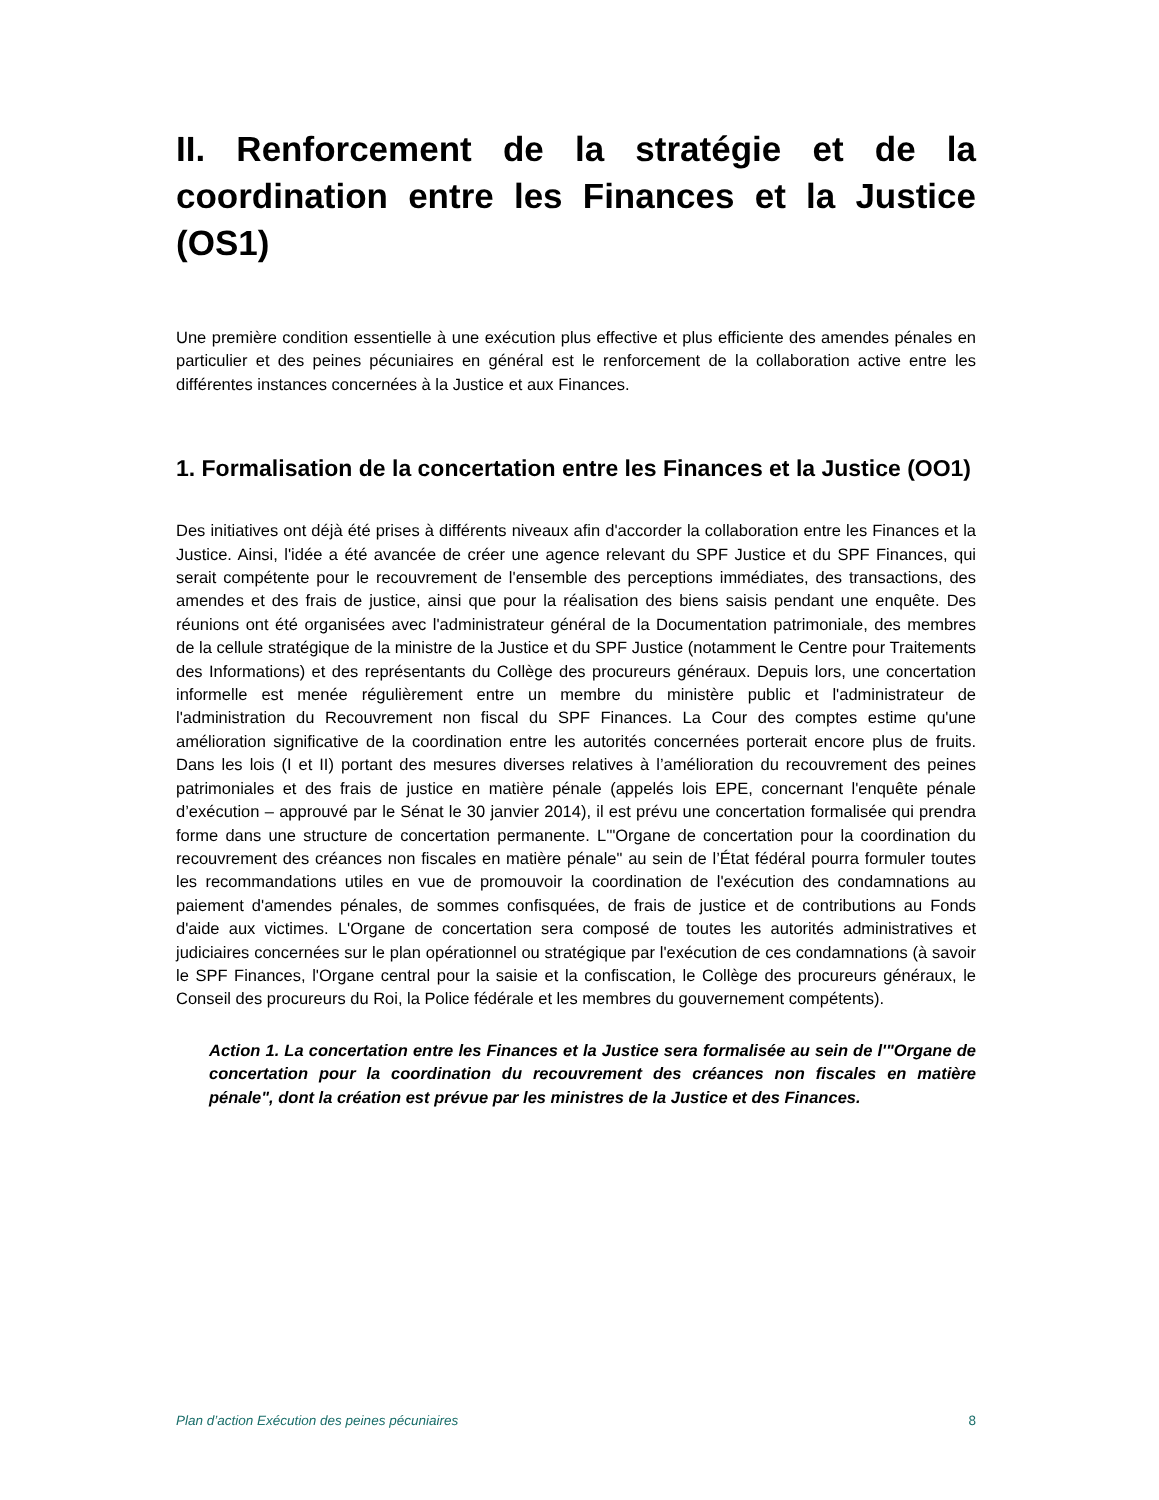II. Renforcement de la stratégie et de la coordination entre les Finances et la Justice (OS1)
Une première condition essentielle à une exécution plus effective et plus efficiente des amendes pénales en particulier et des peines pécuniaires en général est le renforcement de la collaboration active entre les différentes instances concernées à la Justice et aux Finances.
1. Formalisation de la concertation entre les Finances et la Justice (OO1)
Des initiatives ont déjà été prises à différents niveaux afin d'accorder la collaboration entre les Finances et la Justice. Ainsi, l'idée a été avancée de créer une agence relevant du SPF Justice et du SPF Finances, qui serait compétente pour le recouvrement de l'ensemble des perceptions immédiates, des transactions, des amendes et des frais de justice, ainsi que pour la réalisation des biens saisis pendant une enquête. Des réunions ont été organisées avec l'administrateur général de la Documentation patrimoniale, des membres de la cellule stratégique de la ministre de la Justice et du SPF Justice (notamment le Centre pour Traitements des Informations) et des représentants du Collège des procureurs généraux. Depuis lors, une concertation informelle est menée régulièrement entre un membre du ministère public et l'administrateur de l'administration du Recouvrement non fiscal du SPF Finances. La Cour des comptes estime qu'une amélioration significative de la coordination entre les autorités concernées porterait encore plus de fruits. Dans les lois (I et II) portant des mesures diverses relatives à l’amélioration du recouvrement des peines patrimoniales et des frais de justice en matière pénale (appelés lois EPE, concernant l'enquête pénale d’exécution – approuvé par le Sénat le 30 janvier 2014), il est prévu une concertation formalisée qui prendra forme dans une structure de concertation permanente. L'"Organe de concertation pour la coordination du recouvrement des créances non fiscales en matière pénale" au sein de l’État fédéral pourra formuler toutes les recommandations utiles en vue de promouvoir la coordination de l'exécution des condamnations au paiement d'amendes pénales, de sommes confisquées, de frais de justice et de contributions au Fonds d'aide aux victimes. L'Organe de concertation sera composé de toutes les autorités administratives et judiciaires concernées sur le plan opérationnel ou stratégique par l'exécution de ces condamnations (à savoir le SPF Finances, l'Organe central pour la saisie et la confiscation, le Collège des procureurs généraux, le Conseil des procureurs du Roi, la Police fédérale et les membres du gouvernement compétents).
Action 1. La concertation entre les Finances et la Justice sera formalisée au sein de l'"Organe de concertation pour la coordination du recouvrement des créances non fiscales en matière pénale", dont la création est prévue par les ministres de la Justice et des Finances.
Plan d’action Exécution des peines pécuniaires 8